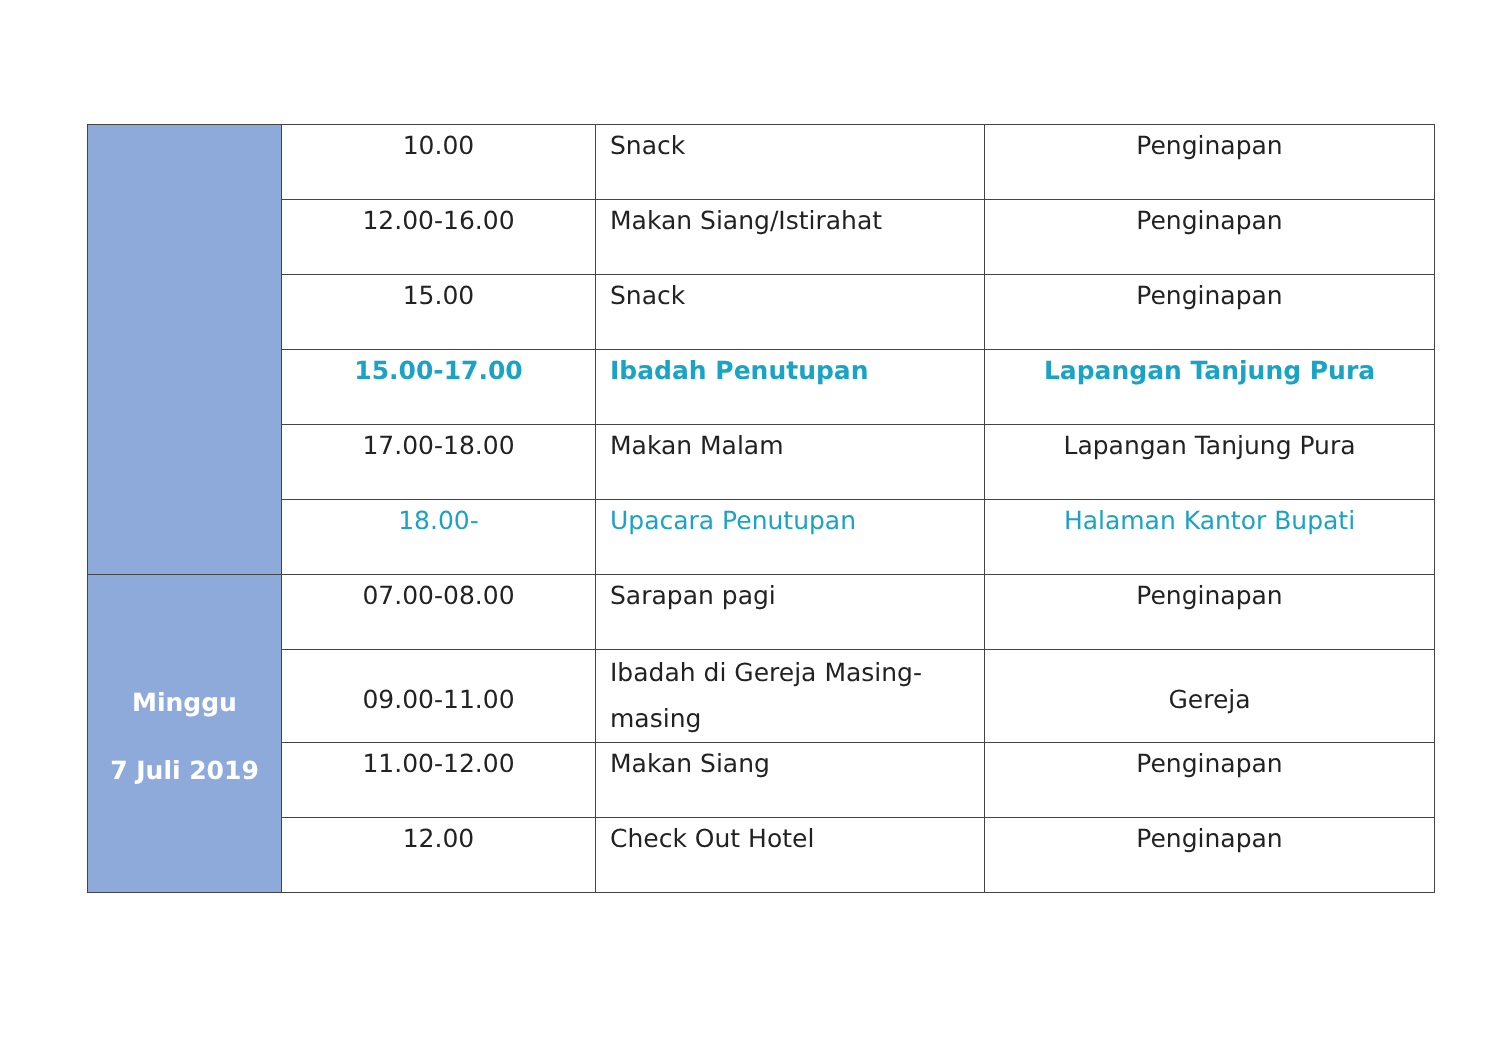| | 10.00 | Snack | Penginapan |
| | 12.00-16.00 | Makan Siang/Istirahat | Penginapan |
| | 15.00 | Snack | Penginapan |
| | 15.00-17.00 | Ibadah Penutupan | Lapangan Tanjung Pura |
| | 17.00-18.00 | Makan Malam | Lapangan Tanjung Pura |
| | 18.00- | Upacara Penutupan | Halaman Kantor Bupati |
| Minggu 7 Juli 2019 | 07.00-08.00 | Sarapan pagi | Penginapan |
| | 09.00-11.00 | Ibadah di Gereja Masing-masing | Gereja |
| | 11.00-12.00 | Makan Siang | Penginapan |
| | 12.00 | Check Out Hotel | Penginapan |